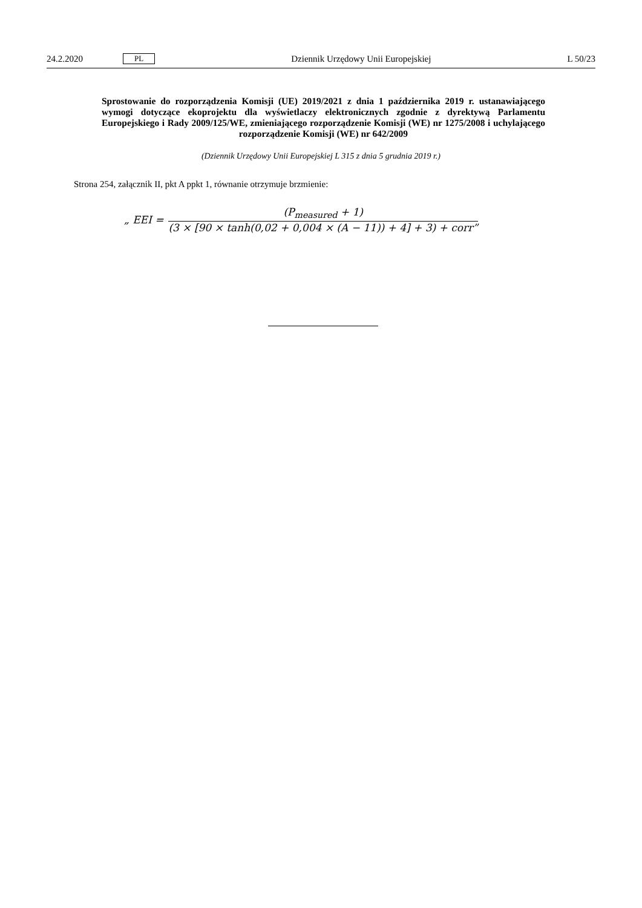24.2.2020 PL Dziennik Urzędowy Unii Europejskiej L 50/23
Sprostowanie do rozporządzenia Komisji (UE) 2019/2021 z dnia 1 października 2019 r. ustanawiającego wymogi dotyczące ekoprojektu dla wyświetlaczy elektronicznych zgodnie z dyrektywą Parlamentu Europejskiego i Rady 2009/125/WE, zmieniającego rozporządzenie Komisji (WE) nr 1275/2008 i uchylającego rozporządzenie Komisji (WE) nr 642/2009
(Dziennik Urzędowy Unii Europejskiej L 315 z dnia 5 grudnia 2019 r.)
Strona 254, załącznik II, pkt A ppkt 1, równanie otrzymuje brzmienie:
„ EEI = (P<sub>measured</sub> + 1) (3 × [90 × tanh(0,02 + 0,004 × (A − 11)) + 4] + 3) + corr”